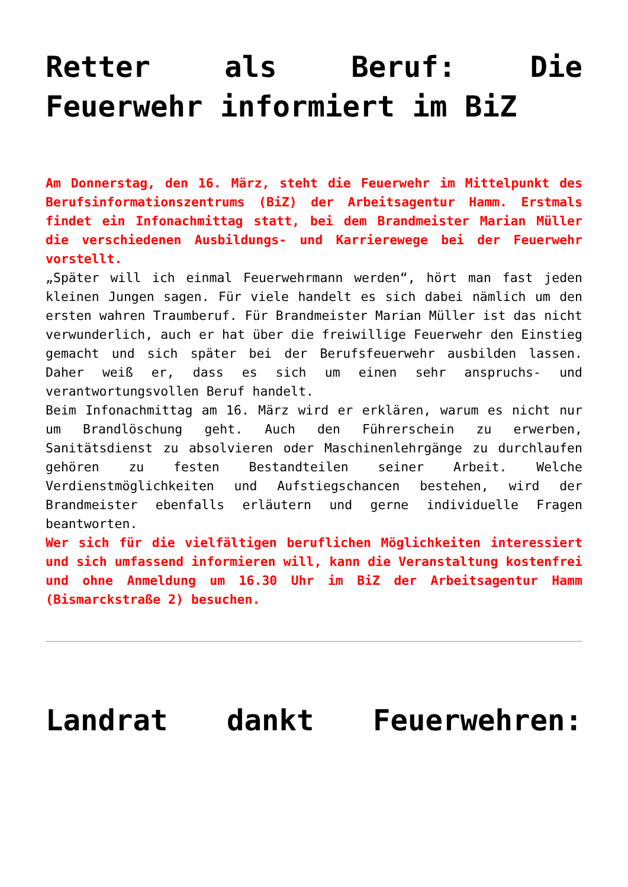Retter als Beruf: Die Feuerwehr informiert im BiZ
Am Donnerstag, den 16. März, steht die Feuerwehr im Mittelpunkt des Berufsinformationszentrums (BiZ) der Arbeitsagentur Hamm. Erstmals findet ein Infonachmittag statt, bei dem Brandmeister Marian Müller die verschiedenen Ausbildungs- und Karrierewege bei der Feuerwehr vorstellt.
„Später will ich einmal Feuerwehrmann werden“, hört man fast jeden kleinen Jungen sagen. Für viele handelt es sich dabei nämlich um den ersten wahren Traumberuf. Für Brandmeister Marian Müller ist das nicht verwunderlich, auch er hat über die freiwillige Feuerwehr den Einstieg gemacht und sich später bei der Berufsfeuerwehr ausbilden lassen. Daher weiß er, dass es sich um einen sehr anspruchs- und verantwortungsvollen Beruf handelt.
Beim Infonachmittag am 16. März wird er erklären, warum es nicht nur um Brandlöschung geht. Auch den Führerschein zu erwerben, Sanitätsdienst zu absolvieren oder Maschinenlehrgänge zu durchlaufen gehören zu festen Bestandteilen seiner Arbeit. Welche Verdienstmöglichkeiten und Aufstiegschancen bestehen, wird der Brandmeister ebenfalls erläutern und gerne individuelle Fragen beantworten.
Wer sich für die vielfältigen beruflichen Möglichkeiten interessiert und sich umfassend informieren will, kann die Veranstaltung kostenfrei und ohne Anmeldung um 16.30 Uhr im BiZ der Arbeitsagentur Hamm (Bismarckstraße 2) besuchen.
Landrat dankt Feuerwehren: